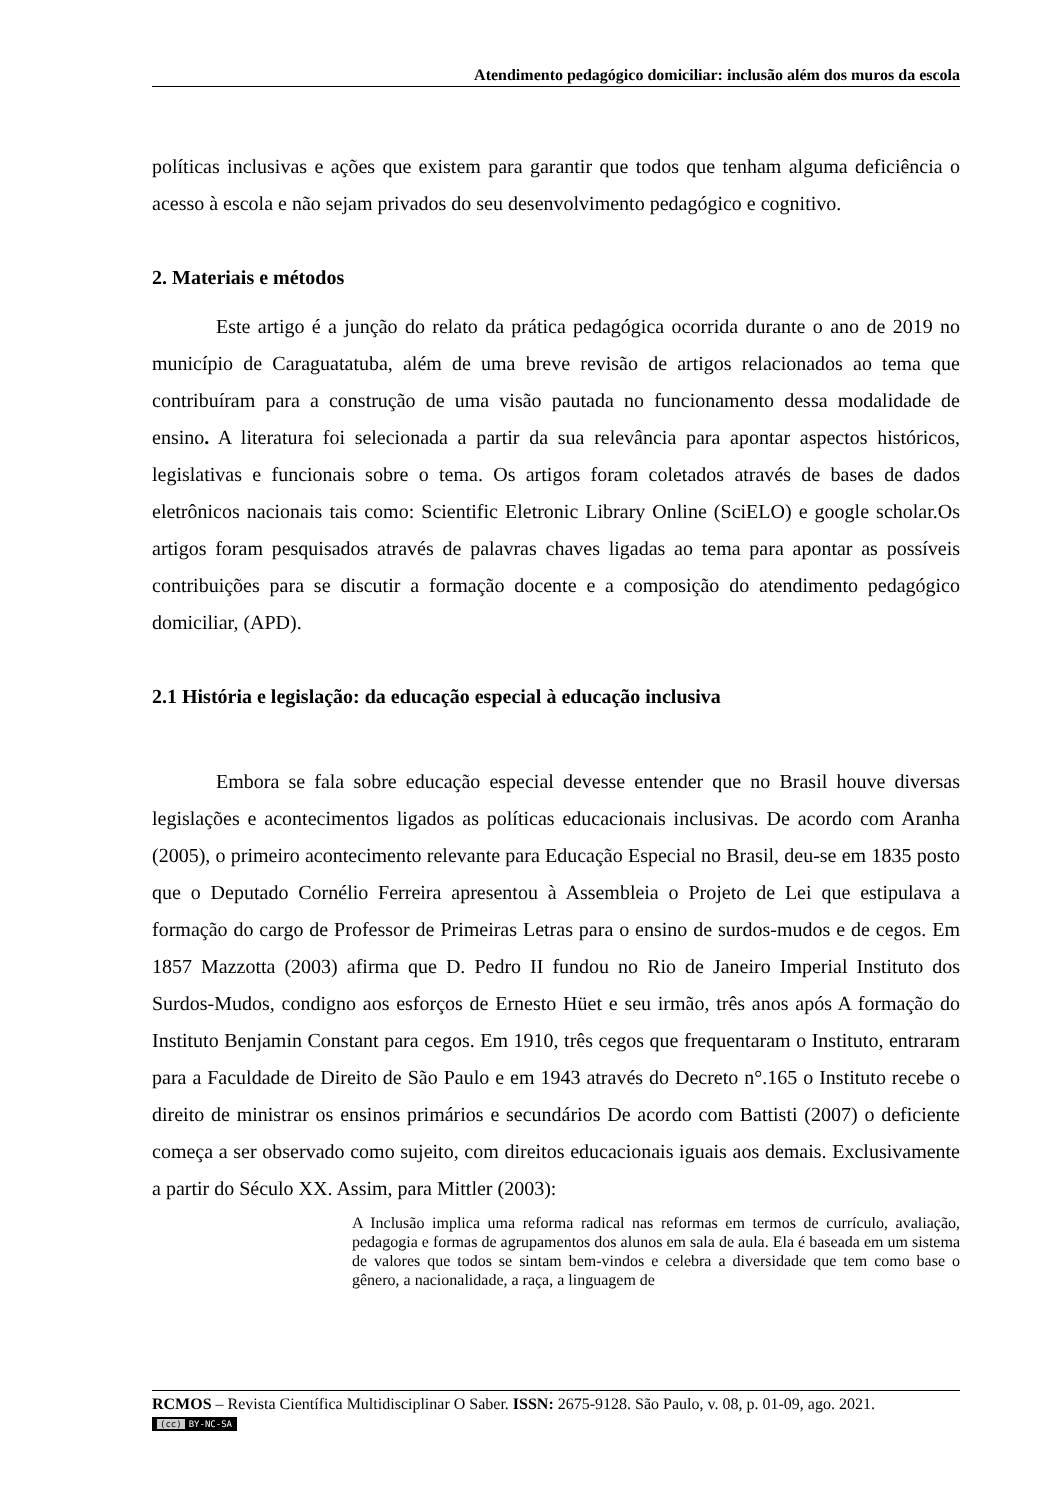Atendimento pedagógico domiciliar: inclusão além dos muros da escola
políticas inclusivas e ações que existem para garantir que todos que tenham alguma deficiência o acesso à escola e não sejam privados do seu desenvolvimento pedagógico e cognitivo.
2. Materiais e métodos
Este artigo é a junção do relato da prática pedagógica ocorrida durante o ano de 2019 no município de Caraguatatuba, além de uma breve revisão de artigos relacionados ao tema que contribuíram para a construção de uma visão pautada no funcionamento dessa modalidade de ensino. A literatura foi selecionada a partir da sua relevância para apontar aspectos históricos, legislativas e funcionais sobre o tema. Os artigos foram coletados através de bases de dados eletrônicos nacionais tais como: Scientific Eletronic Library Online (SciELO) e google scholar.Os artigos foram pesquisados através de palavras chaves ligadas ao tema para apontar as possíveis contribuições para se discutir a formação docente e a composição do atendimento pedagógico domiciliar, (APD).
2.1 História e legislação: da educação especial à educação inclusiva
Embora se fala sobre educação especial devesse entender que no Brasil houve diversas legislações e acontecimentos ligados as políticas educacionais inclusivas. De acordo com Aranha (2005), o primeiro acontecimento relevante para Educação Especial no Brasil, deu-se em 1835 posto que o Deputado Cornélio Ferreira apresentou à Assembleia o Projeto de Lei que estipulava a formação do cargo de Professor de Primeiras Letras para o ensino de surdos-mudos e de cegos. Em 1857 Mazzotta (2003) afirma que D. Pedro II fundou no Rio de Janeiro Imperial Instituto dos Surdos-Mudos, condigno aos esforços de Ernesto Hüet e seu irmão, três anos após A formação do Instituto Benjamin Constant para cegos. Em 1910, três cegos que frequentaram o Instituto, entraram para a Faculdade de Direito de São Paulo e em 1943 através do Decreto n°.165 o Instituto recebe o direito de ministrar os ensinos primários e secundários De acordo com Battisti (2007) o deficiente começa a ser observado como sujeito, com direitos educacionais iguais aos demais. Exclusivamente a partir do Século XX. Assim, para Mittler (2003):
A Inclusão implica uma reforma radical nas reformas em termos de currículo, avaliação, pedagogia e formas de agrupamentos dos alunos em sala de aula. Ela é baseada em um sistema de valores que todos se sintam bem-vindos e celebra a diversidade que tem como base o gênero, a nacionalidade, a raça, a linguagem de
RCMOS – Revista Científica Multidisciplinar O Saber. ISSN: 2675-9128. São Paulo, v. 08, p. 01-09, ago. 2021.
(cc) BY-NC-SA